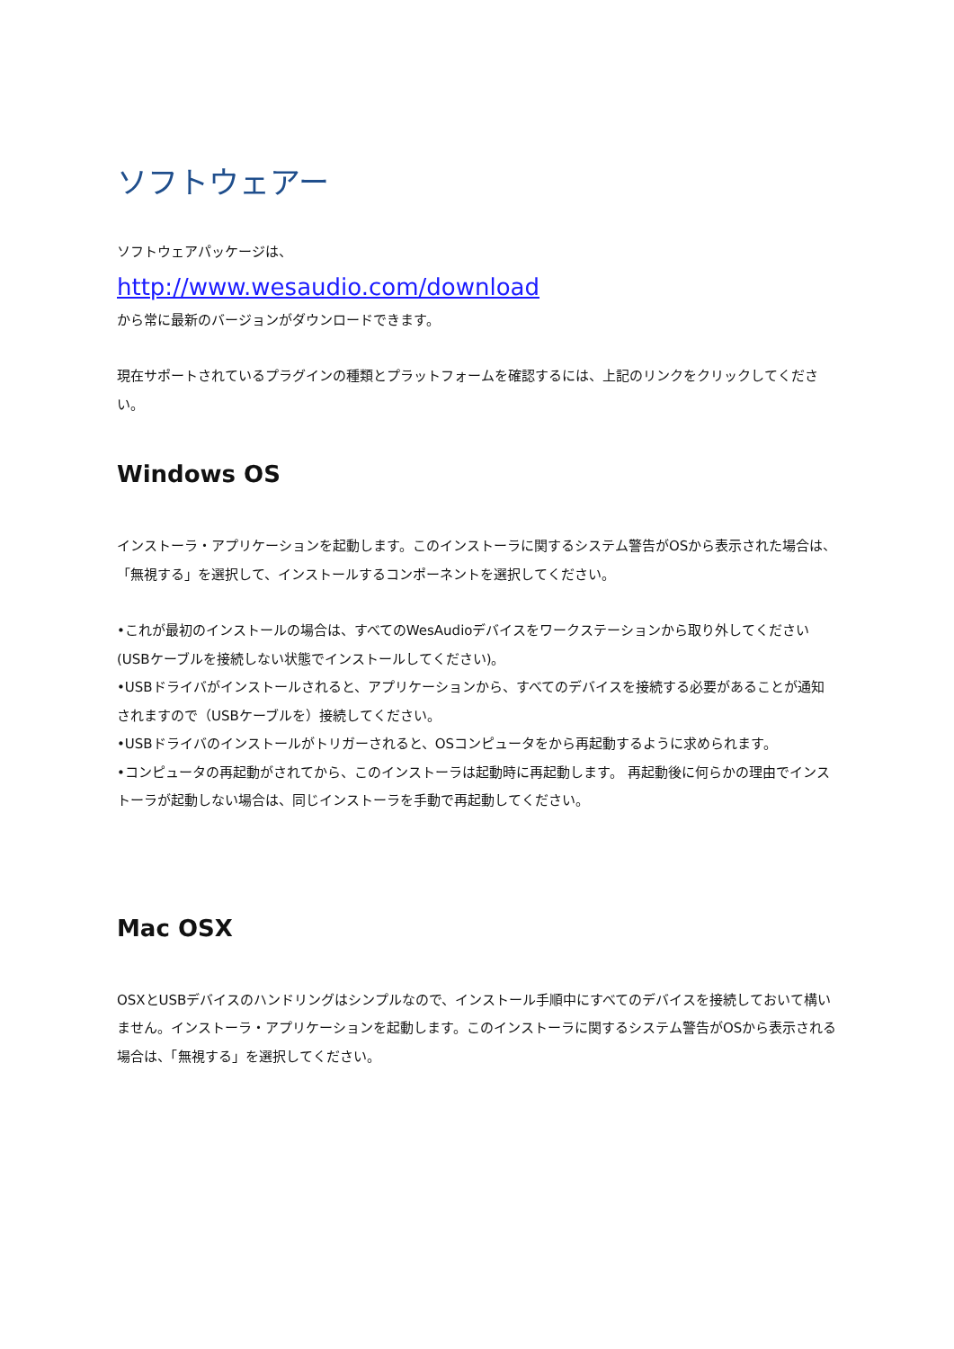ソフトウェアー
ソフトウェアパッケージは、
http://www.wesaudio.com/download
から常に最新のバージョンがダウンロードできます。
現在サポートされているプラグインの種類とプラットフォームを確認するには、上記のリンクをクリックしてください。
Windows OS
インストーラ・アプリケーションを起動します。このインストーラに関するシステム警告がOSから表示された場合は、「無視する」を選択して、インストールするコンポーネントを選択してください。
•これが最初のインストールの場合は、すべてのWesAudioデバイスをワークステーションから取り外してください(USBケーブルを接続しない状態でインストールしてください)。
•USBドライバがインストールされると、アプリケーションから、すべてのデバイスを接続する必要があることが通知されますので（USBケーブルを）接続してください。
•USBドライバのインストールがトリガーされると、OSコンピュータをから再起動するように求められます。
•コンピュータの再起動がされてから、このインストーラは起動時に再起動します。 再起動後に何らかの理由でインストーラが起動しない場合は、同じインストーラを手動で再起動してください。
Mac OSX
OSXとUSBデバイスのハンドリングはシンプルなので、インストール手順中にすべてのデバイスを接続しておいて構いません。インストーラ・アプリケーションを起動します。このインストーラに関するシステム警告がOSから表示される場合は、「無視する」を選択してください。